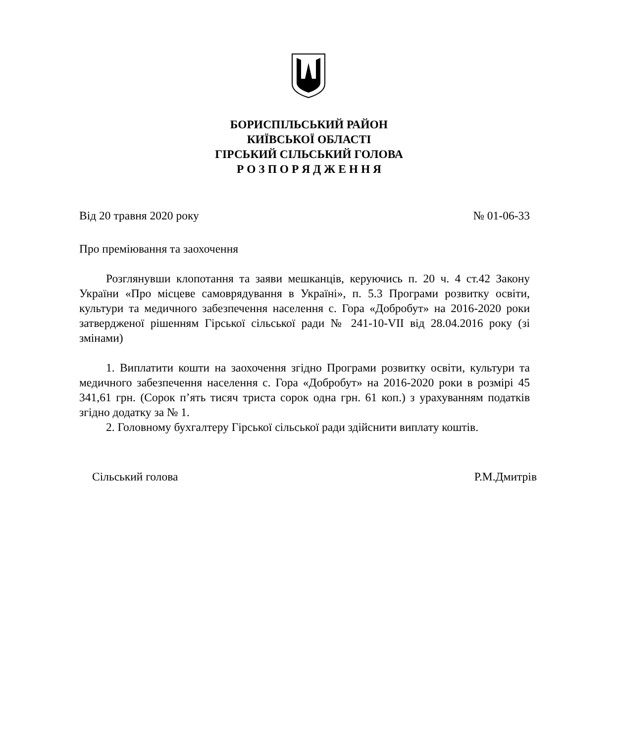БОРИСПІЛЬСЬКИЙ РАЙОН
КИЇВСЬКОЇ ОБЛАСТІ
ГІРСЬКИЙ СІЛЬСЬКИЙ ГОЛОВА
Р О З П О Р Я Д Ж Е Н Н Я
Від 20 травня 2020 року № 01-06-33
Про преміювання та заохочення
Розглянувши клопотання та заяви мешканців, керуючись п. 20 ч. 4 ст.42 Закону України «Про місцеве самоврядування в Україні», п. 5.3 Програми розвитку освіти, культури та медичного забезпечення населення с. Гора «Добробут» на 2016-2020 роки затвердженої рішенням Гірської сільської ради № 241-10-VII від 28.04.2016 року (зі змінами)
1. Виплатити кошти на заохочення згідно Програми розвитку освіти, культури та медичного забезпечення населення с. Гора «Добробут» на 2016-2020 роки в розмірі 45 341,61 грн. (Сорок п’ять тисяч триста сорок одна грн. 61 коп.) з урахуванням податків згідно додатку за № 1.
2. Головному бухгалтеру Гірської сільської ради здійснити виплату коштів.
Сільський голова Р.М.Дмитрів